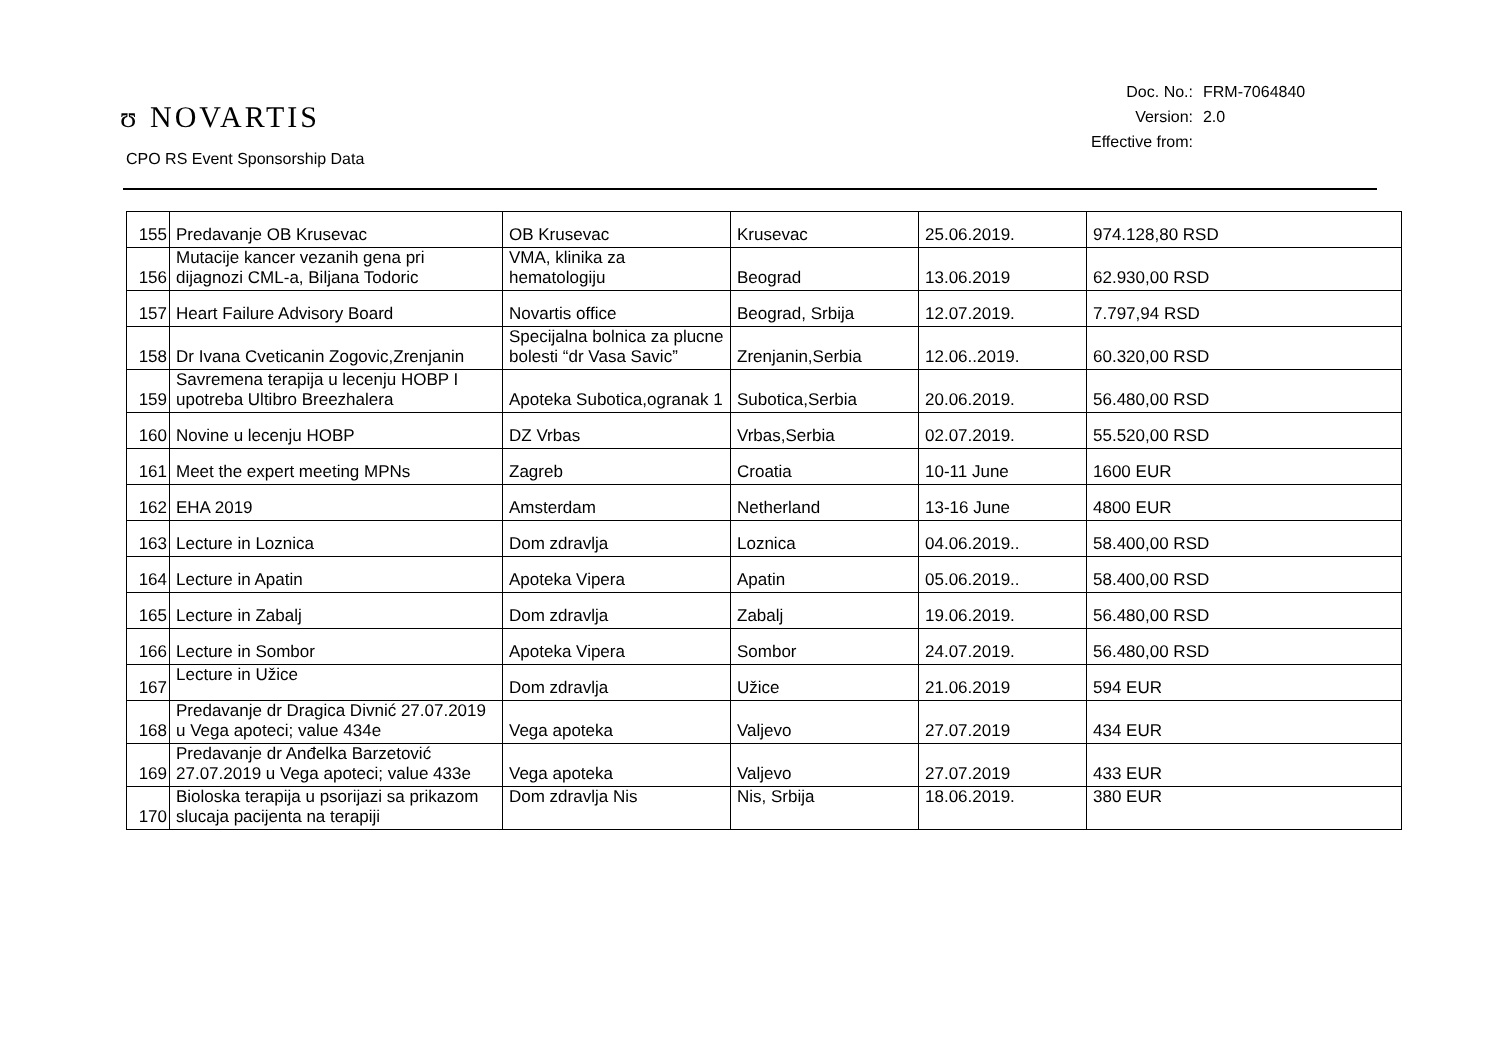ʊ NOVARTIS
CPO RS Event Sponsorship Data
| Doc. No.: | FRM-7064840 |
| Version: | 2.0 |
| Effective from: | |
| 155 | Predavanje OB Krusevac | OB Krusevac | Krusevac | 25.06.2019. | 974.128,80 RSD |
| 156 | Mutacije kancer vezanih gena pri dijagnozi CML-a, Biljana Todoric | VMA, klinika za hematologiju | Beograd | 13.06.2019 | 62.930,00 RSD |
| 157 | Heart Failure Advisory Board | Novartis office | Beograd, Srbija | 12.07.2019. | 7.797,94 RSD |
| 158 | Dr Ivana Cveticanin Zogovic,Zrenjanin | Specijalna bolnica za plucne bolesti “dr Vasa Savic” | Zrenjanin,Serbia | 12.06..2019. | 60.320,00 RSD |
| 159 | Savremena terapija u lecenju HOBP I upotreba Ultibro Breezhalera | Apoteka Subotica,ogranak 1 | Subotica,Serbia | 20.06.2019. | 56.480,00 RSD |
| 160 | Novine u lecenju HOBP | DZ Vrbas | Vrbas,Serbia | 02.07.2019. | 55.520,00 RSD |
| 161 | Meet the expert meeting MPNs | Zagreb | Croatia | 10-11 June | 1600 EUR |
| 162 | EHA 2019 | Amsterdam | Netherland | 13-16 June | 4800 EUR |
| 163 | Lecture in Loznica | Dom zdravlja | Loznica | 04.06.2019.. | 58.400,00 RSD |
| 164 | Lecture in Apatin | Apoteka Vipera | Apatin | 05.06.2019.. | 58.400,00 RSD |
| 165 | Lecture in Zabalj | Dom zdravlja | Zabalj | 19.06.2019. | 56.480,00 RSD |
| 166 | Lecture in Sombor | Apoteka Vipera | Sombor | 24.07.2019. | 56.480,00 RSD |
| 167 | Lecture in Užice | Dom zdravlja | Užice | 21.06.2019 | 594 EUR |
| 168 | Predavanje dr Dragica Divnić 27.07.2019 u Vega apoteci; value 434e | Vega apoteka | Valjevo | 27.07.2019 | 434 EUR |
| 169 | Predavanje dr Anđelka Barzetović 27.07.2019 u Vega apoteci; value 433e | Vega apoteka | Valjevo | 27.07.2019 | 433 EUR |
| 170 | Bioloska terapija u psorijazi sa prikazom slucaja pacijenta na terapiji | Dom zdravlja Nis | Nis, Srbija | 18.06.2019. | 380 EUR |